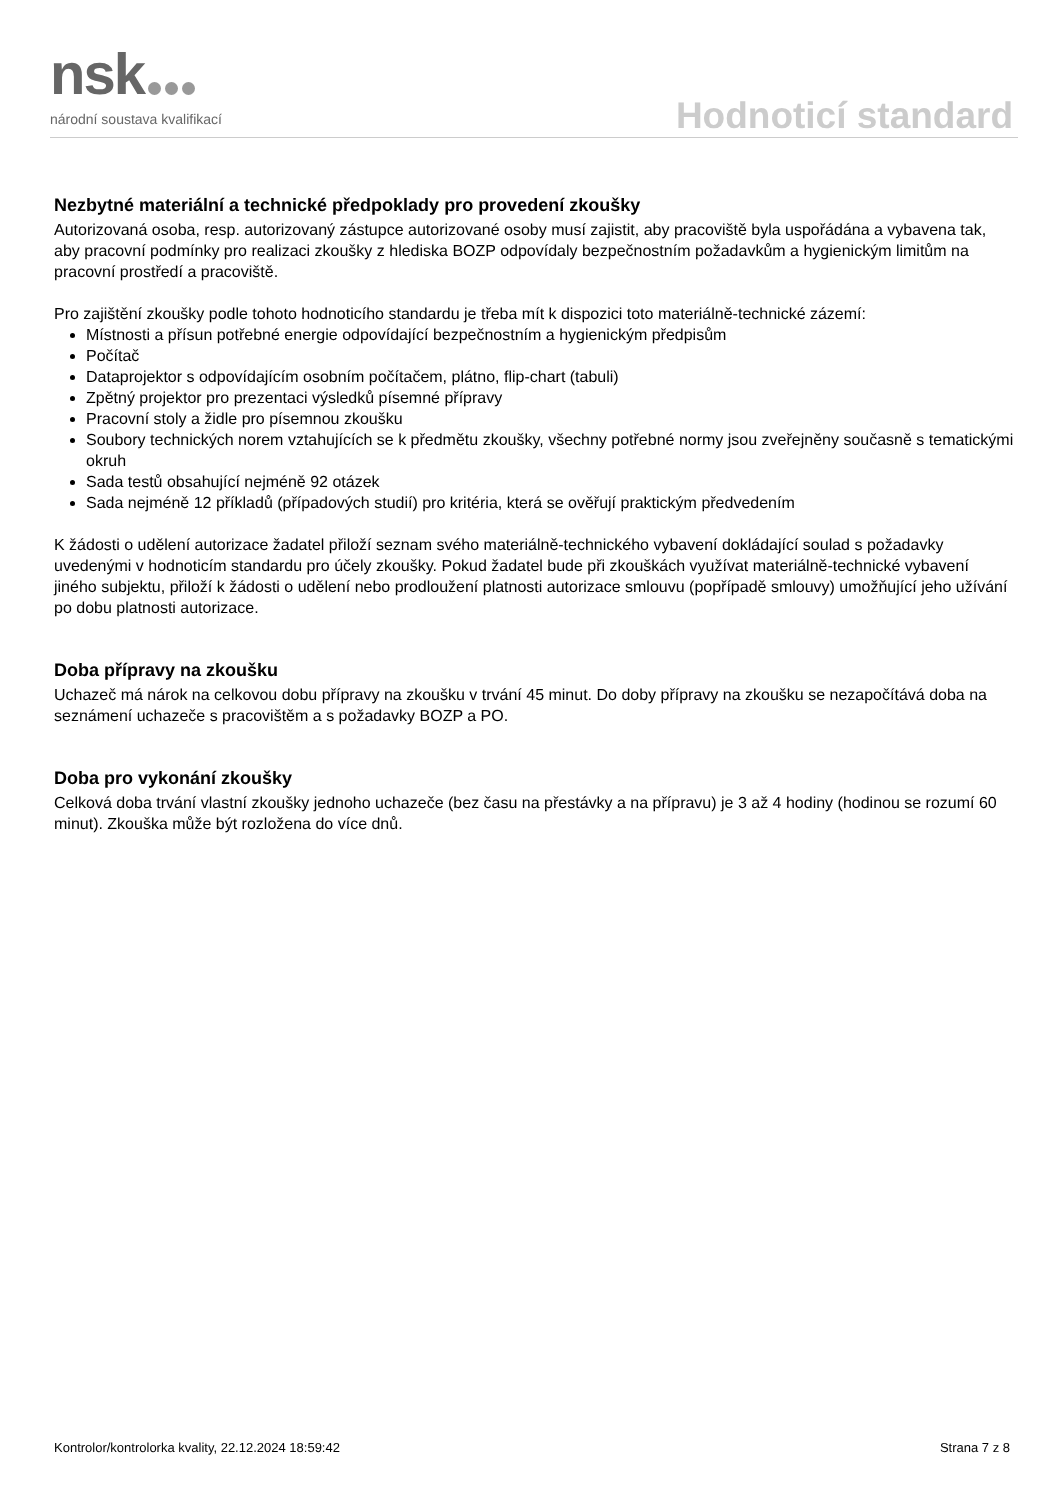nsk
národní soustava kvalifikací
Hodnoticí standard
Nezbytné materiální a technické předpoklady pro provedení zkoušky
Autorizovaná osoba, resp. autorizovaný zástupce autorizované osoby musí zajistit, aby pracoviště byla uspořádána a vybavena tak, aby pracovní podmínky pro realizaci zkoušky z hlediska BOZP odpovídaly bezpečnostním požadavkům a hygienickým limitům na pracovní prostředí a pracoviště.
Pro zajištění zkoušky podle tohoto hodnoticího standardu je třeba mít k dispozici toto materiálně-technické zázemí:
Místnosti a přísun potřebné energie odpovídající bezpečnostním a hygienickým předpisům
Počítač
Dataprojektor s odpovídajícím osobním počítačem, plátno, flip-chart (tabuli)
Zpětný projektor pro prezentaci výsledků písemné přípravy
Pracovní stoly a židle pro písemnou zkoušku
Soubory technických norem vztahujících se k předmětu zkoušky, všechny potřebné normy jsou zveřejněny současně s tematickými okruh
Sada testů obsahující nejméně 92 otázek
Sada nejméně 12 příkladů (případových studií) pro kritéria, která se ověřují praktickým předvedením
K žádosti o udělení autorizace žadatel přiloží seznam svého materiálně-technického vybavení dokládající soulad s požadavky uvedenými v hodnoticím standardu pro účely zkoušky. Pokud žadatel bude při zkouškách využívat materiálně-technické vybavení jiného subjektu, přiloží k žádosti o udělení nebo prodloužení platnosti autorizace smlouvu (popřípadě smlouvy) umožňující jeho užívání po dobu platnosti autorizace.
Doba přípravy na zkoušku
Uchazeč má nárok na celkovou dobu přípravy na zkoušku v trvání 45 minut. Do doby přípravy na zkoušku se nezapočítává doba na seznámení uchazeče s pracovištěm a s požadavky BOZP a PO.
Doba pro vykonání zkoušky
Celková doba trvání vlastní zkoušky jednoho uchazeče (bez času na přestávky a na přípravu) je 3 až 4 hodiny (hodinou se rozumí 60 minut). Zkouška může být rozložena do více dnů.
Kontrolor/kontrolorka kvality, 22.12.2024 18:59:42 Strana 7 z 8